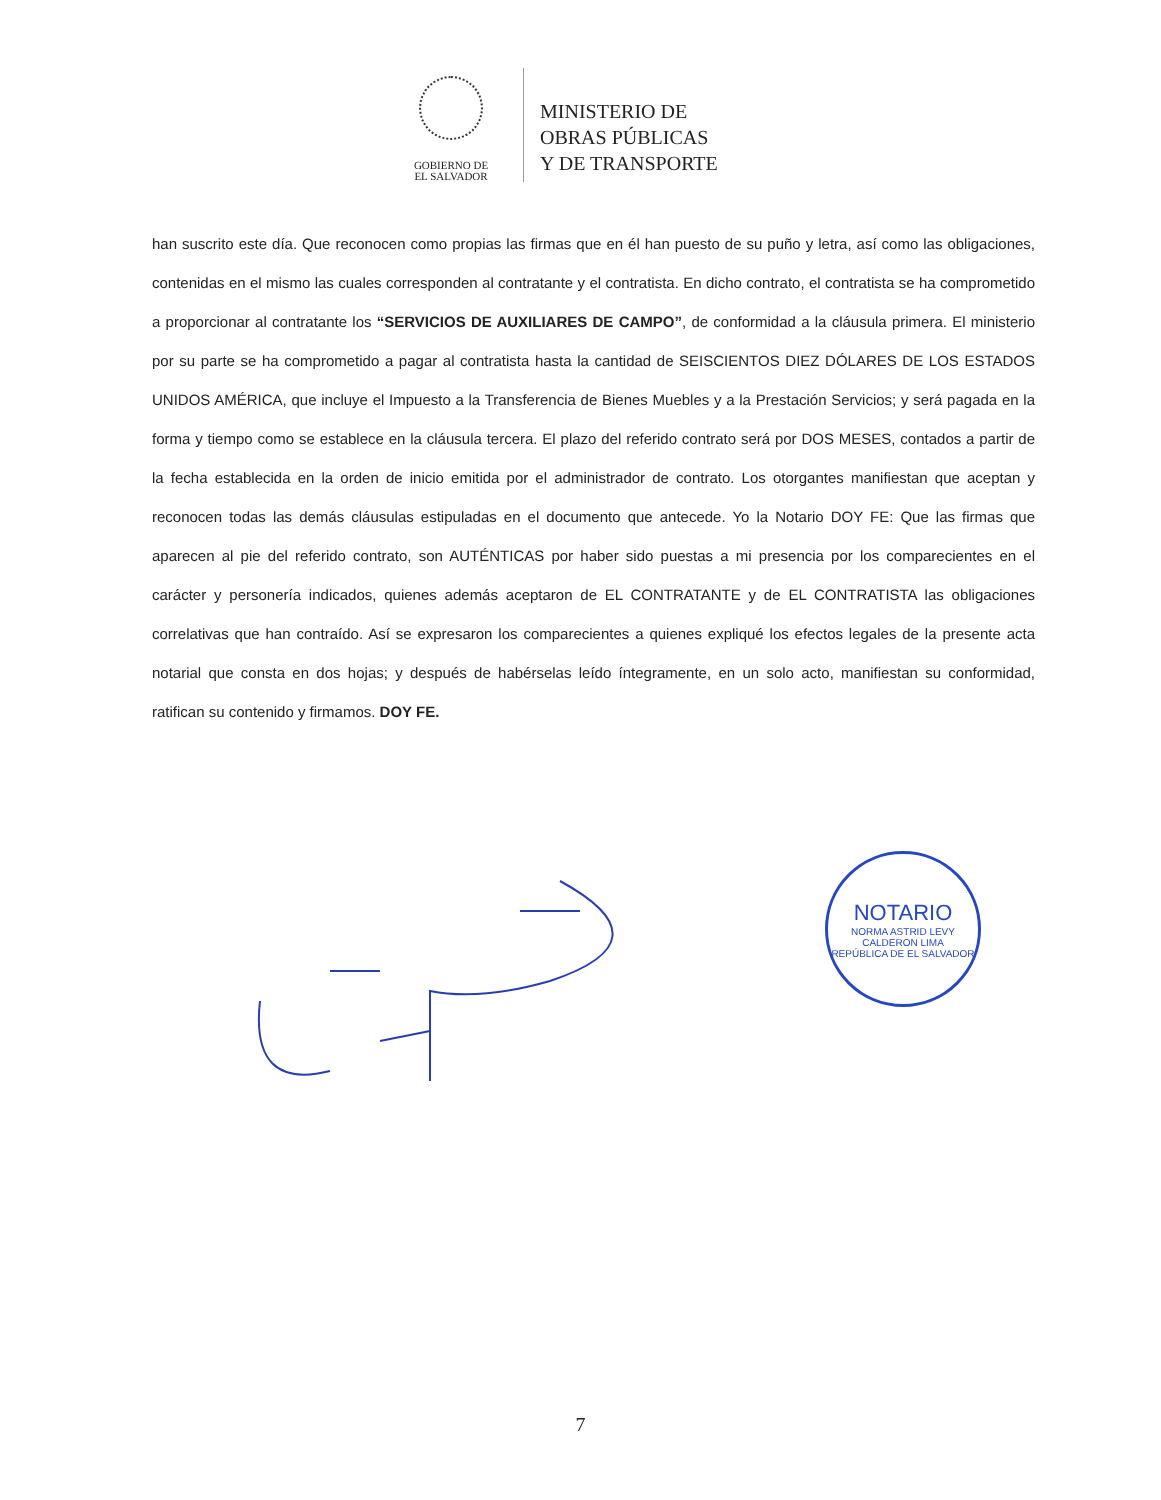GOBIERNO DE
EL SALVADOR
MINISTERIO DE
OBRAS PÚBLICAS
Y DE TRANSPORTE
han suscrito este día. Que reconocen como propias las firmas que en él han puesto de su puño y letra, así como las obligaciones, contenidas en el mismo las cuales corresponden al contratante y el contratista. En dicho contrato, el contratista se ha comprometido a proporcionar al contratante los “SERVICIOS DE AUXILIARES DE CAMPO”, de conformidad a la cláusula primera. El ministerio por su parte se ha comprometido a pagar al contratista hasta la cantidad de SEISCIENTOS DIEZ DÓLARES DE LOS ESTADOS UNIDOS AMÉRICA, que incluye el Impuesto a la Transferencia de Bienes Muebles y a la Prestación Servicios; y será pagada en la forma y tiempo como se establece en la cláusula tercera. El plazo del referido contrato será por DOS MESES, contados a partir de la fecha establecida en la orden de inicio emitida por el administrador de contrato. Los otorgantes manifiestan que aceptan y reconocen todas las demás cláusulas estipuladas en el documento que antecede. Yo la Notario DOY FE: Que las firmas que aparecen al pie del referido contrato, son AUTÉNTICAS por haber sido puestas a mi presencia por los comparecientes en el carácter y personería indicados, quienes además aceptaron de EL CONTRATANTE y de EL CONTRATISTA las obligaciones correlativas que han contraído. Así se expresaron los comparecientes a quienes expliqué los efectos legales de la presente acta notarial que consta en dos hojas; y después de habérselas leído íntegramente, en un solo acto, manifiestan su conformidad, ratifican su contenido y firmamos. DOY FE.
NOTARIO
NORMA ASTRID LEVY CALDERON LIMA
REPÚBLICA DE EL SALVADOR
7